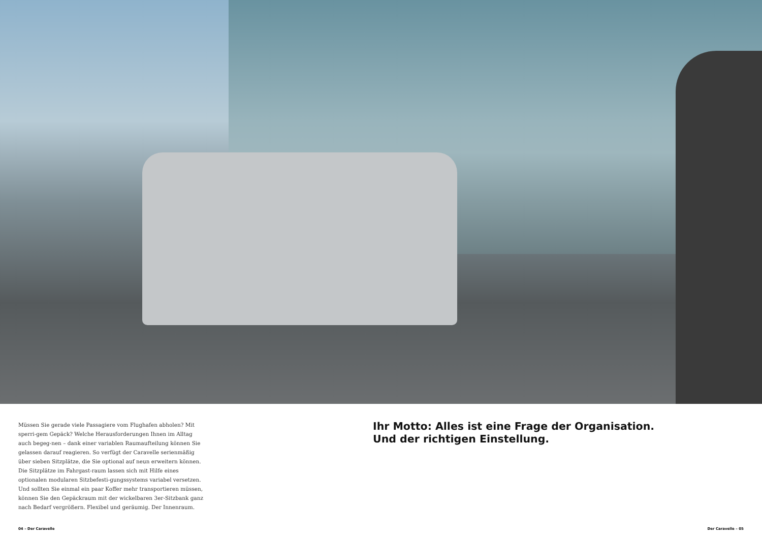Müssen Sie gerade viele Passagiere vom Flughafen abholen? Mit sperri-gem Gepäck? Welche Herausforderungen Ihnen im Alltag auch begeg-nen – dank einer variablen Raumaufteilung können Sie gelassen darauf reagieren. So verfügt der Caravelle serienmäßig über sieben Sitzplätze, die Sie optional auf neun erweitern können. Die Sitzplätze im Fahrgast-raum lassen sich mit Hilfe eines optionalen modularen Sitzbefesti-gungssystems variabel versetzen. Und sollten Sie einmal ein paar Koffer mehr transportieren müssen, können Sie den Gepäckraum mit der wickelbaren 3er-Sitzbank ganz nach Bedarf vergrößern. Flexibel und geräumig. Der Innenraum.
Ihr Motto: Alles ist eine Frage der Organisation.
Und der richtigen Einstellung.
04 – Der Caravelle Der Caravelle – 05